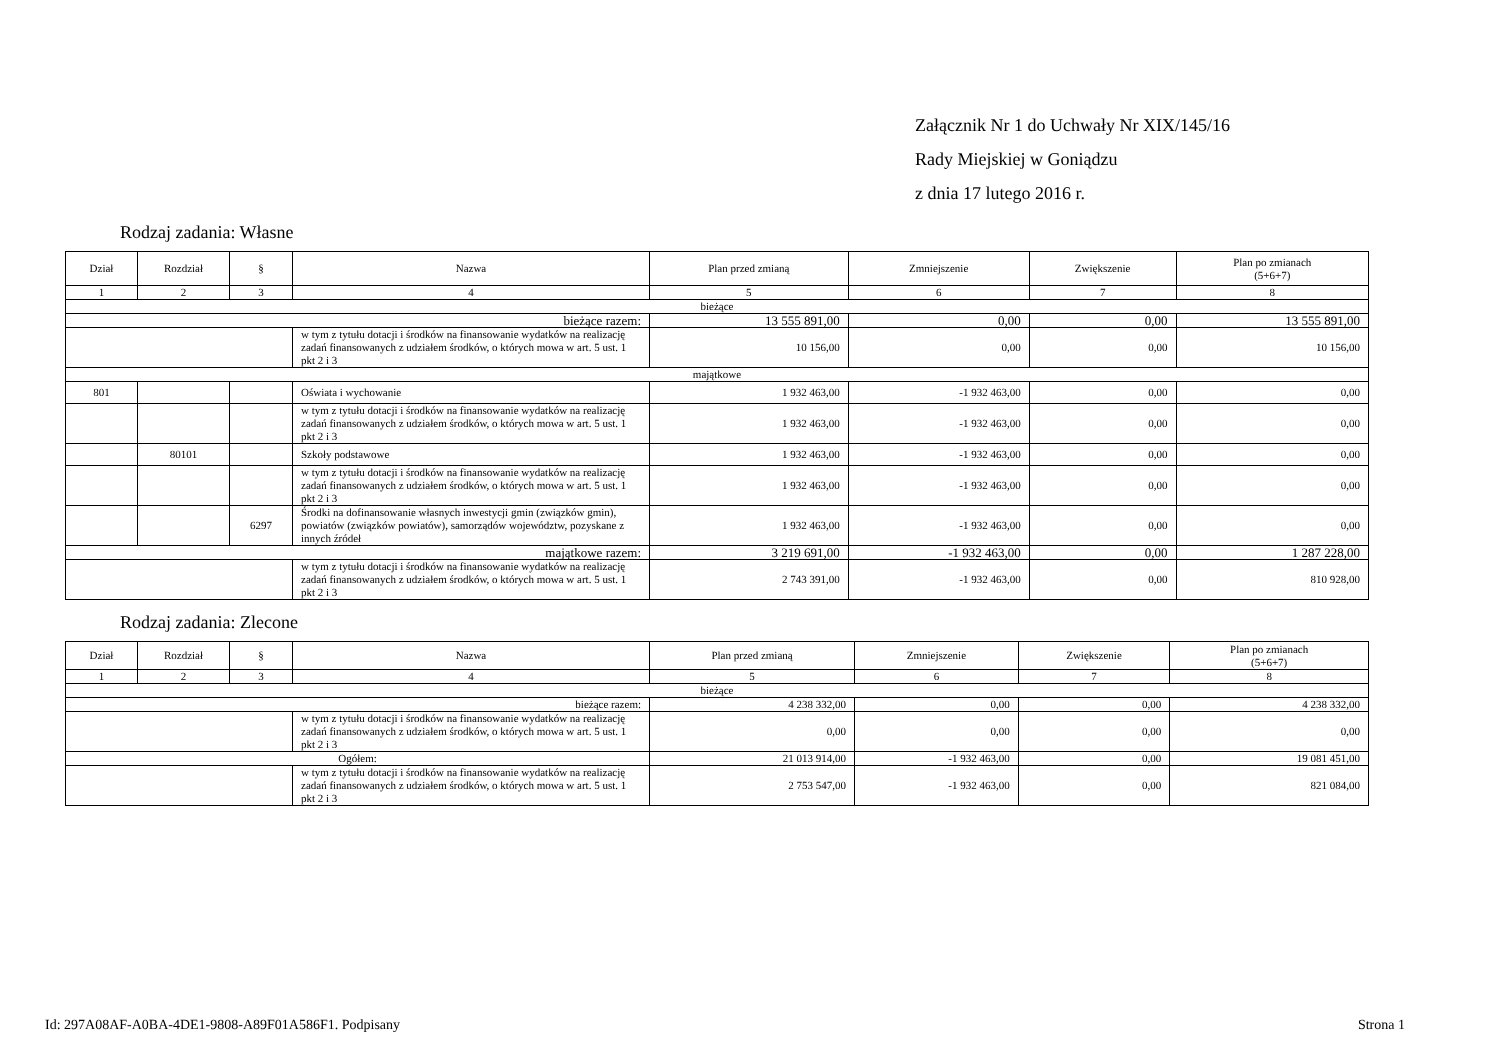Załącznik Nr 1 do Uchwały Nr XIX/145/16
Rady Miejskiej w Goniądzu
z dnia 17 lutego 2016 r.
Rodzaj zadania: Własne
| Dział | Rozdział | § | Nazwa | Plan przed zmianą | Zmniejszenie | Zwiększenie | Plan po zmianach (5+6+7) |
| --- | --- | --- | --- | --- | --- | --- | --- |
| 1 | 2 | 3 | 4 | 5 | 6 | 7 | 8 |
| bieżące | | | | | | | |
| bieżące razem: | | | | 13 555 891,00 | 0,00 | 0,00 | 13 555 891,00 |
| | | | w tym z tytułu dotacji i środków na finansowanie wydatków na realizację zadań finansowanych z udziałem środków, o których mowa w art. 5 ust. 1 pkt 2 i 3 | 10 156,00 | 0,00 | 0,00 | 10 156,00 |
| majątkowe | | | | | | | |
| 801 | | | Oświata i wychowanie | 1 932 463,00 | -1 932 463,00 | 0,00 | 0,00 |
| | | | w tym z tytułu dotacji i środków na finansowanie wydatków na realizację zadań finansowanych z udziałem środków, o których mowa w art. 5 ust. 1 pkt 2 i 3 | 1 932 463,00 | -1 932 463,00 | 0,00 | 0,00 |
| | 80101 | | Szkoły podstawowe | 1 932 463,00 | -1 932 463,00 | 0,00 | 0,00 |
| | | | w tym z tytułu dotacji i środków na finansowanie wydatków na realizację zadań finansowanych z udziałem środków, o których mowa w art. 5 ust. 1 pkt 2 i 3 | 1 932 463,00 | -1 932 463,00 | 0,00 | 0,00 |
| | | 6297 | Środki na dofinansowanie własnych inwestycji gmin (związków gmin), powiatów (związków powiatów), samorządów województw, pozyskane z innych źródeł | 1 932 463,00 | -1 932 463,00 | 0,00 | 0,00 |
| majątkowe razem: | | | | 3 219 691,00 | -1 932 463,00 | 0,00 | 1 287 228,00 |
| | | | w tym z tytułu dotacji i środków na finansowanie wydatków na realizację zadań finansowanych z udziałem środków, o których mowa w art. 5 ust. 1 pkt 2 i 3 | 2 743 391,00 | -1 932 463,00 | 0,00 | 810 928,00 |
Rodzaj zadania: Zlecone
| Dział | Rozdział | § | Nazwa | Plan przed zmianą | Zmniejszenie | Zwiększenie | Plan po zmianach (5+6+7) |
| --- | --- | --- | --- | --- | --- | --- | --- |
| 1 | 2 | 3 | 4 | 5 | 6 | 7 | 8 |
| bieżące | | | | | | | |
| bieżące razem: | | | | 4 238 332,00 | 0,00 | 0,00 | 4 238 332,00 |
| | | | w tym z tytułu dotacji i środków na finansowanie wydatków na realizację zadań finansowanych z udziałem środków, o których mowa w art. 5 ust. 1 pkt 2 i 3 | 0,00 | 0,00 | 0,00 | 0,00 |
| Ogółem: | | | | 21 013 914,00 | -1 932 463,00 | 0,00 | 19 081 451,00 |
| | | | w tym z tytułu dotacji i środków na finansowanie wydatków na realizację zadań finansowanych z udziałem środków, o których mowa w art. 5 ust. 1 pkt 2 i 3 | 2 753 547,00 | -1 932 463,00 | 0,00 | 821 084,00 |
Id: 297A08AF-A0BA-4DE1-9808-A89F01A586F1. Podpisany Strona 1